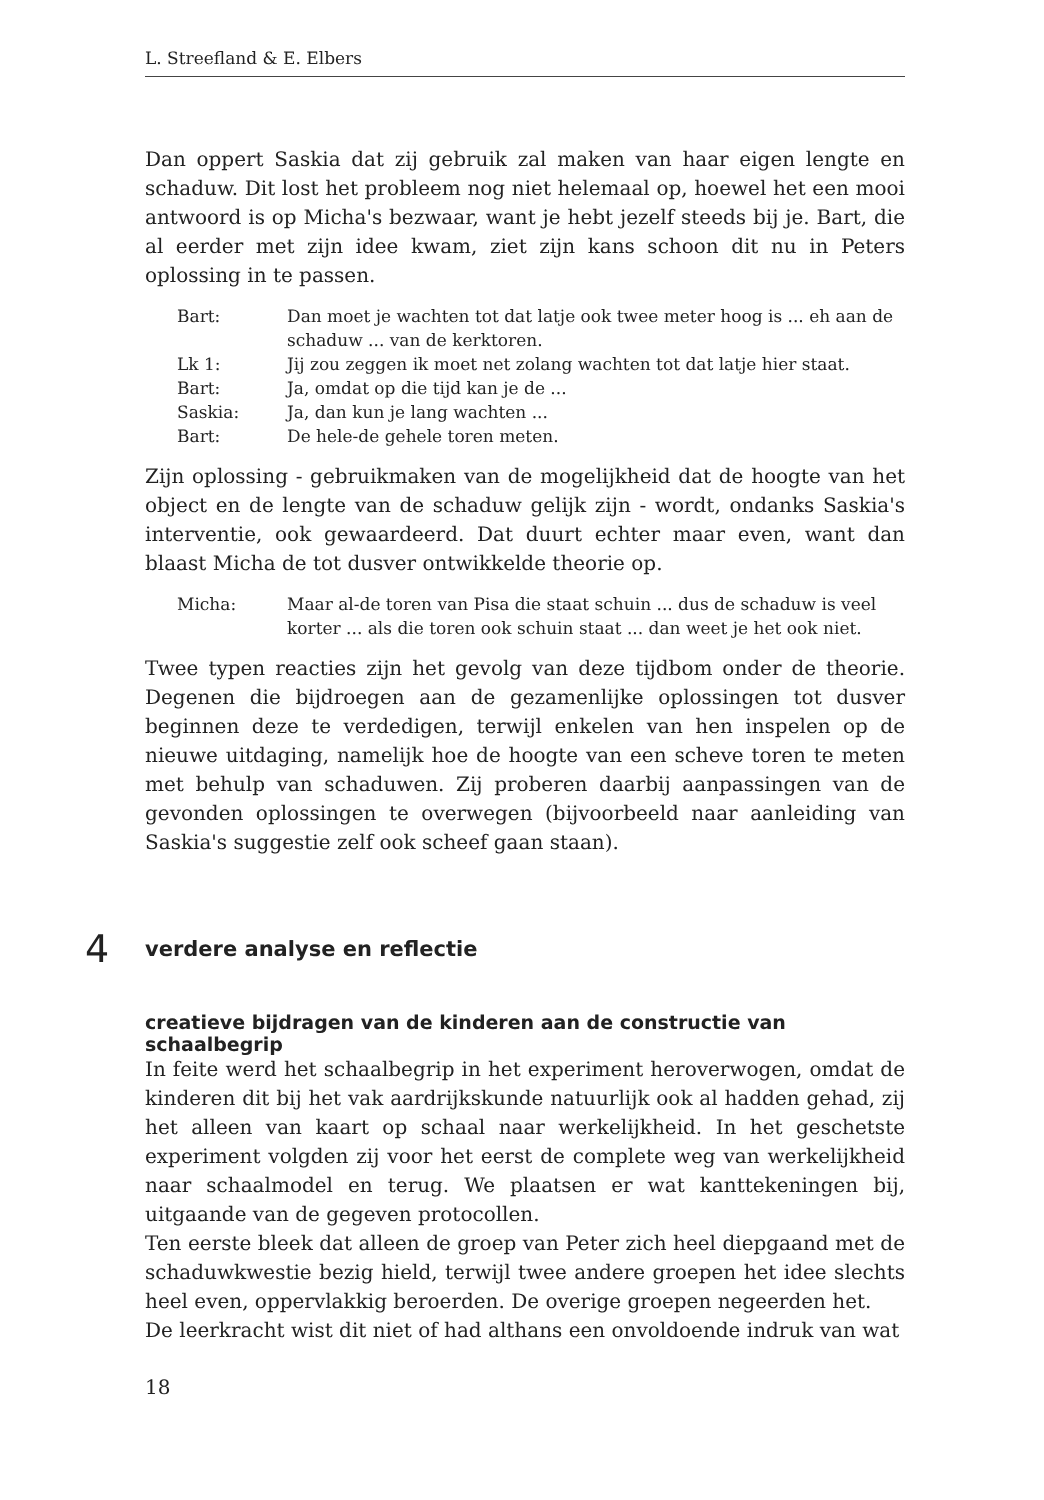L. Streefland & E. Elbers
Dan oppert Saskia dat zij gebruik zal maken van haar eigen lengte en schaduw. Dit lost het probleem nog niet helemaal op, hoewel het een mooi antwoord is op Micha's bezwaar, want je hebt jezelf steeds bij je. Bart, die al eerder met zijn idee kwam, ziet zijn kans schoon dit nu in Peters oplossing in te passen.
Bart: Dan moet je wachten tot dat latje ook twee meter hoog is ... eh aan de schaduw ... van de kerktoren.
Lk 1: Jij zou zeggen ik moet net zolang wachten tot dat latje hier staat.
Bart: Ja, omdat op die tijd kan je de ...
Saskia: Ja, dan kun je lang wachten ...
Bart: De hele-de gehele toren meten.
Zijn oplossing - gebruikmaken van de mogelijkheid dat de hoogte van het object en de lengte van de schaduw gelijk zijn - wordt, ondanks Saskia's interventie, ook gewaardeerd. Dat duurt echter maar even, want dan blaast Micha de tot dusver ontwikkelde theorie op.
Micha: Maar al-de toren van Pisa die staat schuin ... dus de schaduw is veel korter ... als die toren ook schuin staat ... dan weet je het ook niet.
Twee typen reacties zijn het gevolg van deze tijdbom onder de theorie. Degenen die bijdroegen aan de gezamenlijke oplossingen tot dusver beginnen deze te verdedigen, terwijl enkelen van hen inspelen op de nieuwe uitdaging, namelijk hoe de hoogte van een scheve toren te meten met behulp van schaduwen. Zij proberen daarbij aanpassingen van de gevonden oplossingen te overwegen (bijvoorbeeld naar aanleiding van Saskia's suggestie zelf ook scheef gaan staan).
4 verdere analyse en reflectie
creatieve bijdragen van de kinderen aan de constructie van schaalbegrip
In feite werd het schaalbegrip in het experiment heroverwogen, omdat de kinderen dit bij het vak aardrijkskunde natuurlijk ook al hadden gehad, zij het alleen van kaart op schaal naar werkelijkheid. In het geschetste experiment volgden zij voor het eerst de complete weg van werkelijkheid naar schaalmodel en terug. We plaatsen er wat kanttekeningen bij, uitgaande van de gegeven protocollen.
Ten eerste bleek dat alleen de groep van Peter zich heel diepgaand met de schaduwkwestie bezig hield, terwijl twee andere groepen het idee slechts heel even, oppervlakkig beroerden. De overige groepen negeerden het.
De leerkracht wist dit niet of had althans een onvoldoende indruk van wat
18